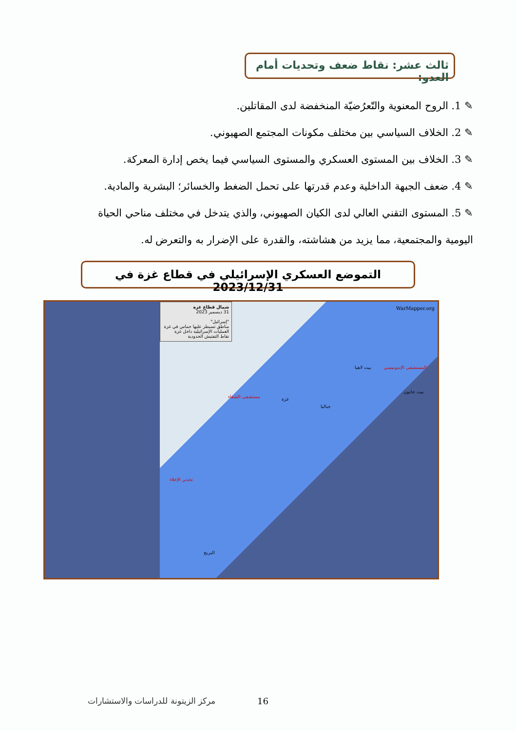ثالث عشر: نقاط ضعف وتحديات أمام العدو:
✎ 1. الروح المعنوية والتّعرُضيّة المنخفضة لدى المقاتلين.
✎ 2. الخلاف السياسي بين مختلف مكونات المجتمع الصهيوني.
✎ 3. الخلاف بين المستوى العسكري والمستوى السياسي فيما يخص إدارة المعركة.
✎ 4. ضعف الجبهة الداخلية وعدم قدرتها على تحمل الضغط والخسائر؛ البشرية والمادية.
✎ 5. المستوى التقني العالي لدى الكيان الصهيوني، والذي يتدخل في مختلف مناحي الحياة اليومية والمجتمعية، مما يزيد من هشاشته، والقدرة على الإضرار به والتعرض له.
التموضع العسكري الإسرائيلي في قطاع غزة في 2023/12/31
شمال قطاع غزة
31 ديسمبر 2023
"إسرائيل"
مناطق تسيطر عليها حماس في غزة
العمليات الإسرائيلية داخل غزة
نقاط التفتيش الحدودية
WarMapper.org
مستشفى الشفاء غزة
بيت لاهيا المستشفى الإندونيسي
بيت حانون
جباليا
تحذير الإخلاء
البريج
مركز الزيتونة للدراسات والاستشارات
16